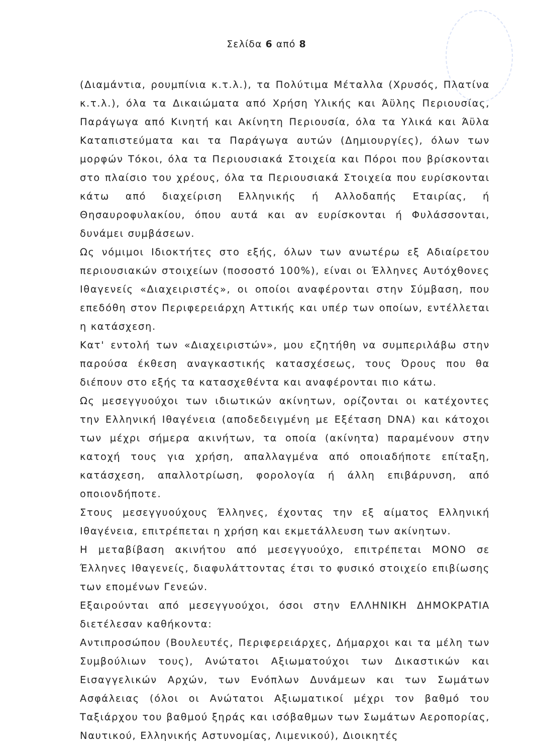Σελίδα 6 από 8
(Διαμάντια, ρουμπίνια κ.τ.λ.), τα Πολύτιμα Μέταλλα (Χρυσός, Πλατίνα κ.τ.λ.), όλα τα Δικαιώματα από Χρήση Υλικής και Άϋλης Περιουσίας, Παράγωγα από Κινητή και Ακίνητη Περιουσία, όλα τα Υλικά και Άϋλα Καταπιστεύματα και τα Παράγωγα αυτών (Δημιουργίες), όλων των μορφών Τόκοι, όλα τα Περιουσιακά Στοιχεία και Πόροι που βρίσκονται στο πλαίσιο του χρέους, όλα τα Περιουσιακά Στοιχεία που ευρίσκονται κάτω από διαχείριση Ελληνικής ή Αλλοδαπής Εταιρίας, ή Θησαυροφυλακίου, όπου αυτά και αν ευρίσκονται ή Φυλάσσονται, δυνάμει συμβάσεων.
Ως νόμιμοι Ιδιοκτήτες στο εξής, όλων των ανωτέρω εξ Αδιαίρετου περιουσιακών στοιχείων (ποσοστό 100%), είναι οι Έλληνες Αυτόχθονες Ιθαγενείς «Διαχειριστές», οι οποίοι αναφέρονται στην Σύμβαση, που επεδόθη στον Περιφερειάρχη Αττικής και υπέρ των οποίων, εντέλλεται η κατάσχεση.
Κατ' εντολή των «Διαχειριστών», μου εζητήθη να συμπεριλάβω στην παρούσα έκθεση αναγκαστικής κατασχέσεως, τους Όρους που θα διέπουν στο εξής τα κατασχεθέντα και αναφέρονται πιο κάτω.
Ως μεσεγγυούχοι των ιδιωτικών ακίνητων, ορίζονται οι κατέχοντες την Ελληνική Ιθαγένεια (αποδεδειγμένη με Εξέταση DNA) και κάτοχοι των μέχρι σήμερα ακινήτων, τα οποία (ακίνητα) παραμένουν στην κατοχή τους για χρήση, απαλλαγμένα από οποιαδήποτε επίταξη, κατάσχεση, απαλλοτρίωση, φορολογία ή άλλη επιβάρυνση, από οποιονδήποτε.
Στους μεσεγγυούχους Έλληνες, έχοντας την εξ αίματος Ελληνική Ιθαγένεια, επιτρέπεται η χρήση και εκμετάλλευση των ακίνητων.
Η μεταβίβαση ακινήτου από μεσεγγυούχο, επιτρέπεται ΜΟΝΟ σε Έλληνες Ιθαγενείς, διαφυλάττοντας έτσι το φυσικό στοιχείο επιβίωσης των επομένων Γενεών.
Εξαιρούνται από μεσεγγυούχοι, όσοι στην ΕΛΛΗΝΙΚΗ ΔΗΜΟΚΡΑΤΙΑ διετέλεσαν καθήκοντα:
Αντιπροσώπου (Βουλευτές, Περιφερειάρχες, Δήμαρχοι και τα μέλη των Συμβούλιων τους), Ανώτατοι Αξιωματούχοι των Δικαστικών και Εισαγγελικών Αρχών, των Ενόπλων Δυνάμεων και των Σωμάτων Ασφάλειας (όλοι οι Ανώτατοι Αξιωματικοί μέχρι τον βαθμό του Ταξιάρχου του βαθμού ξηράς και ισόβαθμων των Σωμάτων Αεροπορίας, Ναυτικού, Ελληνικής Αστυνομίας, Λιμενικού), Διοικητές